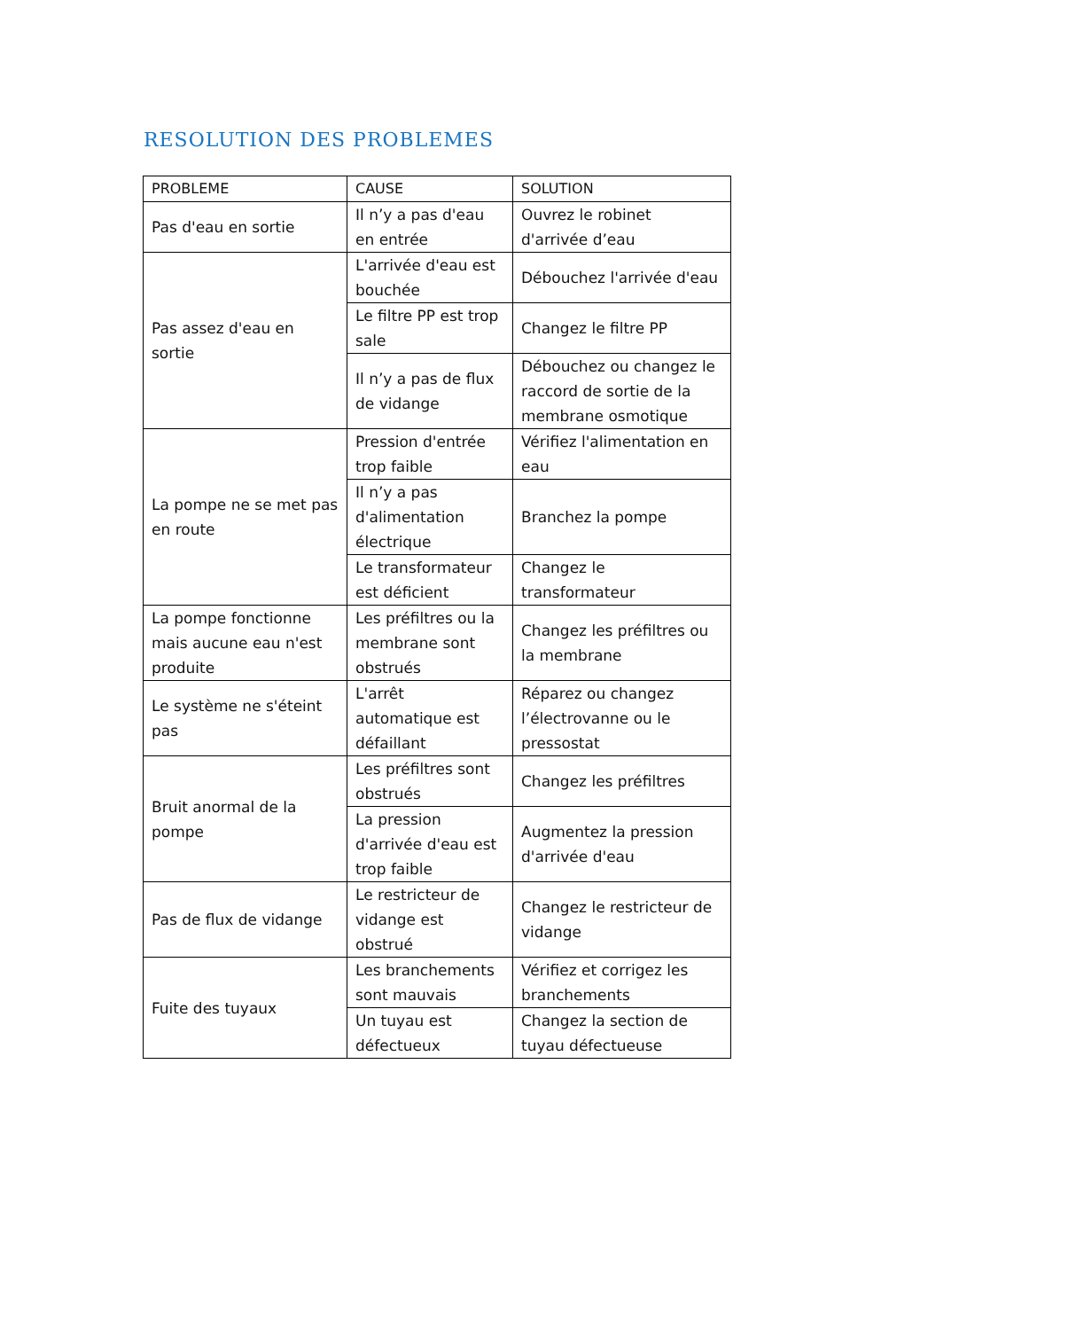RESOLUTION DES PROBLEMES
| PROBLEME | CAUSE | SOLUTION |
| --- | --- | --- |
| Pas d'eau en sortie | Il n’y a pas d'eau en entrée | Ouvrez le robinet d'arrivée d’eau |
| Pas assez d'eau en sortie | L'arrivée d'eau est bouchée | Débouchez l'arrivée d'eau |
| | Le filtre PP est trop sale | Changez le filtre PP |
| | Il n’y a pas de flux de vidange | Débouchez ou changez le raccord de sortie de la membrane osmotique |
| La pompe ne se met pas en route | Pression d'entrée trop faible | Vérifiez l'alimentation en eau |
| | Il n’y a pas d'alimentation électrique | Branchez la pompe |
| | Le transformateur est déficient | Changez le transformateur |
| La pompe fonctionne mais aucune eau n'est produite | Les préfiltres ou la membrane sont obstrués | Changez les préfiltres ou la membrane |
| Le système ne s'éteint pas | L'arrêt automatique est défaillant | Réparez ou changez l’électrovanne ou le pressostat |
| Bruit anormal de la pompe | Les préfiltres sont obstrués | Changez les préfiltres |
| | La pression d'arrivée d'eau est trop faible | Augmentez la pression d'arrivée d'eau |
| Pas de flux de vidange | Le restricteur de vidange est obstrué | Changez le restricteur de vidange |
| Fuite des tuyaux | Les branchements sont mauvais | Vérifiez et corrigez les branchements |
| | Un tuyau est défectueux | Changez la section de tuyau défectueuse |